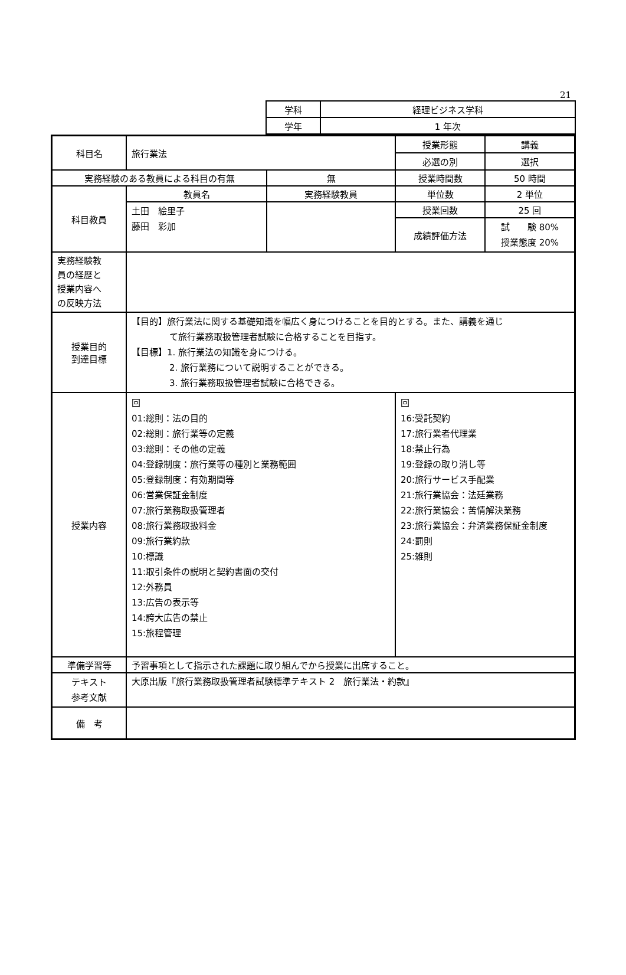21
| 学科 | 経理ビジネス学科 |
| 学年 | 1 年次 |
| 科目名 | 旅行業法 | | 授業形態 | 講義 |
| | | | 必選の別 | 選択 |
| 実務経験のある教員による科目の有無 | | 無 | 授業時間数 | 50 時間 |
| 科目教員 | 教員名 | 実務経験教員 | 単位数 | 2 単位 |
| | 土田 絵里子 藤田 彩加 | | 授業回数 | 25 回 |
| | | | 成績評価方法 | 試 験 80% 授業態度 20% |
| 実務経験教 員の経歴と 授業内容へ の反映方法 | | | | |
| 授業目的 到達目標 | 【目的】旅行業法に関する基礎知識を幅広く身につけることを目的とする。また、講義を通じ て旅行業務取扱管理者試験に合格することを目指す。 【目標】1. 旅行業法の知識を身につける。 2. 旅行業務について説明することができる。 3. 旅行業務取扱管理者試験に合格できる。 | | | |
| 授業内容 | 回 01:総則：法の目的 02:総則：旅行業等の定義 03:総則：その他の定義 04:登録制度：旅行業等の種別と業務範囲 05:登録制度：有効期間等 06:営業保証金制度 07:旅行業務取扱管理者 08:旅行業務取扱料金 09:旅行業約款 10:標識 11:取引条件の説明と契約書面の交付 12:外務員 13:広告の表示等 14:誇大広告の禁止 15:旅程管理 | | 回 16:受託契約 17:旅行業者代理業 18:禁止行為 19:登録の取り消し等 20:旅行サービス手配業 21:旅行業協会：法廷業務 22:旅行業協会：苦情解決業務 23:旅行業協会：弁済業務保証金制度 24:罰則 25:雑則 | |
| 準備学習等 | 予習事項として指示された課題に取り組んでから授業に出席すること。 | | | |
| テキスト 参考文献 | 大原出版『旅行業務取扱管理者試験標準テキスト 2 旅行業法・約款』 | | | |
| 備 考 | | | | |